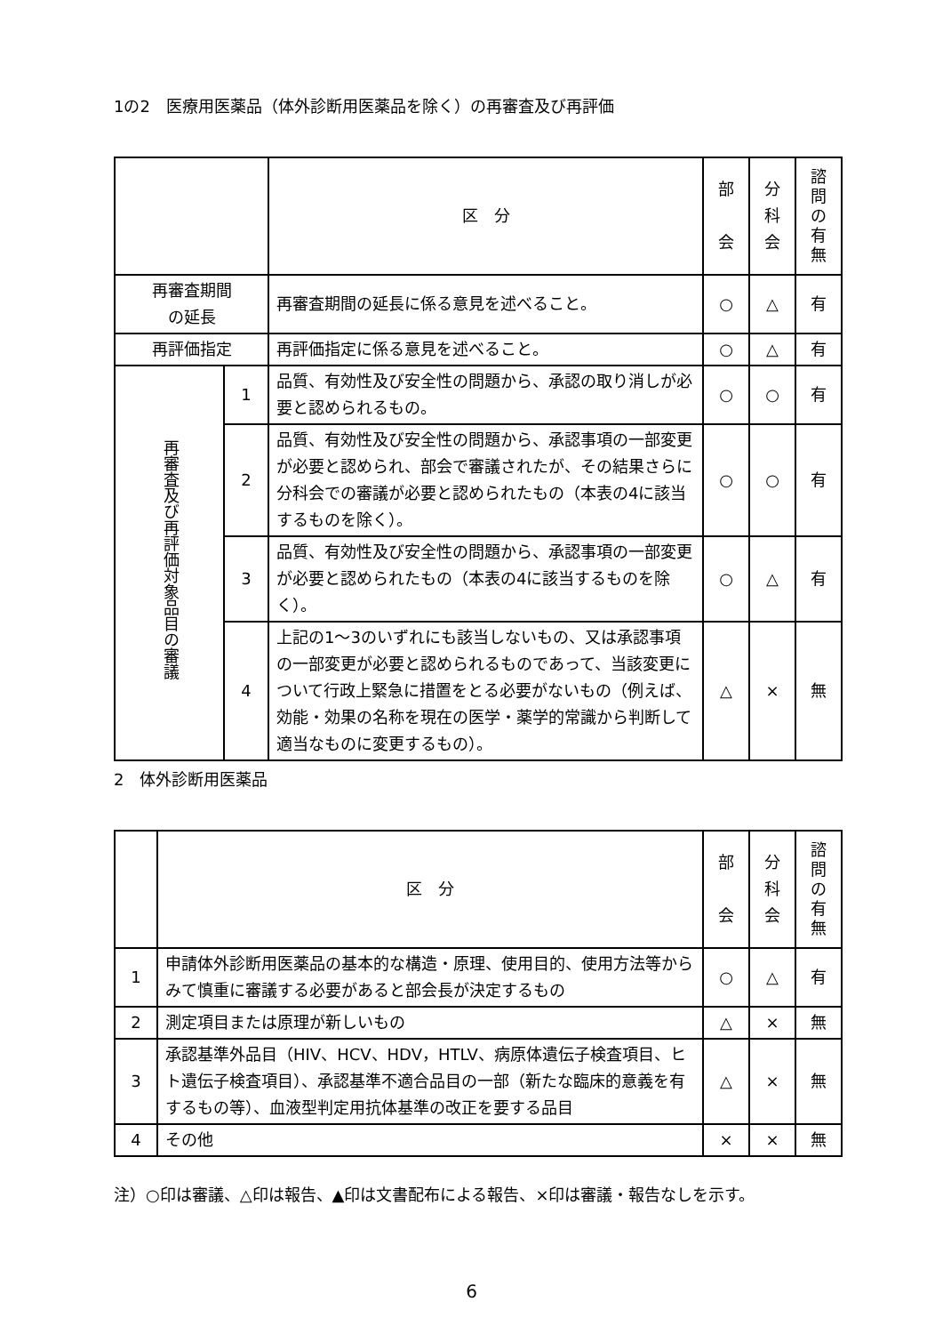1の2　医療用医薬品（体外診断用医薬品を除く）の再審査及び再評価
| | | 区 分 | 部 会 | 分 科 会 | 諮 問 の 有 無 |
| --- | --- | --- | --- | --- | --- |
| 再審査期間 の延長 | | 再審査期間の延長に係る意見を述べること。 | ○ | △ | 有 |
| 再評価指定 | | 再評価指定に係る意見を述べること。 | ○ | △ | 有 |
| 再審査及び再評価対象品目の審議 | 1 | 品質、有効性及び安全性の問題から、承認の取り消しが必要と認められるもの。 | ○ | ○ | 有 |
| | 2 | 品質、有効性及び安全性の問題から、承認事項の一部変更が必要と認められ、部会で審議されたが、その結果さらに分科会での審議が必要と認められたもの（本表の4に該当するものを除く）。 | ○ | ○ | 有 |
| | 3 | 品質、有効性及び安全性の問題から、承認事項の一部変更が必要と認められたもの（本表の4に該当するものを除く）。 | ○ | △ | 有 |
| | 4 | 上記の1～3のいずれにも該当しないもの、又は承認事項の一部変更が必要と認められるものであって、当該変更について行政上緊急に措置をとる必要がないもの（例えば、効能・効果の名称を現在の医学・薬学的常識から判断して適当なものに変更するもの）。 | △ | × | 無 |
2　体外診断用医薬品
| | 区 分 | 部 会 | 分 科 会 | 諮 問 の 有 無 |
| --- | --- | --- | --- | --- |
| 1 | 申請体外診断用医薬品の基本的な構造・原理、使用目的、使用方法等からみて慎重に審議する必要があると部会長が決定するもの | ○ | △ | 有 |
| 2 | 測定項目または原理が新しいもの | △ | × | 無 |
| 3 | 承認基準外品目（HIV、HCV、HDV，HTLV、病原体遺伝子検査項目、ヒト遺伝子検査項目）、承認基準不適合品目の一部（新たな臨床的意義を有するもの等）、血液型判定用抗体基準の改正を要する品目 | △ | × | 無 |
| 4 | その他 | × | × | 無 |
注）○印は審議、△印は報告、▲印は文書配布による報告、×印は審議・報告なしを示す。
6